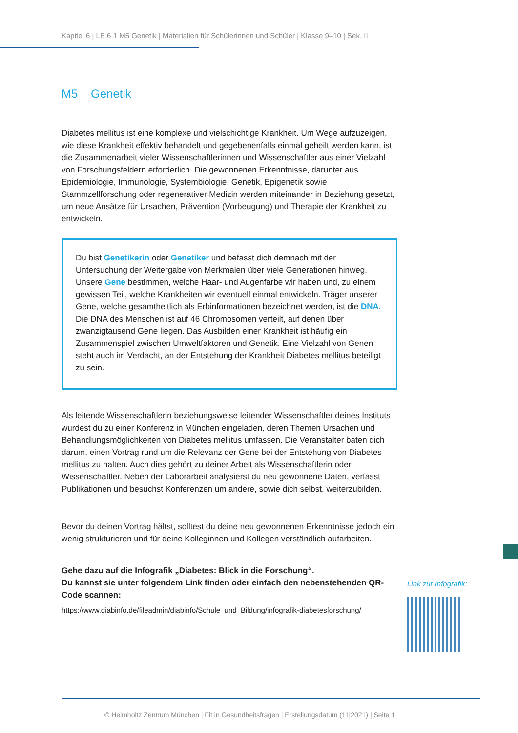Kapitel 6 | LE 6.1 M5 Genetik | Materialien für Schülerinnen und Schüler | Klasse 9–10 | Sek. II
M5 Genetik
Diabetes mellitus ist eine komplexe und vielschichtige Krankheit. Um Wege aufzuzeigen, wie diese Krankheit effektiv behandelt und gegebenenfalls einmal geheilt werden kann, ist die Zusammenarbeit vieler Wissenschaftlerinnen und Wissenschaftler aus einer Vielzahl von Forschungsfeldern erforderlich. Die gewonnenen Erkenntnisse, darunter aus Epidemiologie, Immunologie, Systembiologie, Genetik, Epigenetik sowie Stammzellforschung oder regenerativer Medizin werden miteinander in Beziehung gesetzt, um neue Ansätze für Ursachen, Prävention (Vorbeugung) und Therapie der Krankheit zu entwickeln.
Du bist Genetikerin oder Genetiker und befasst dich demnach mit der Untersuchung der Weitergabe von Merkmalen über viele Generationen hinweg. Unsere Gene bestimmen, welche Haar- und Augenfarbe wir haben und, zu einem gewissen Teil, welche Krankheiten wir eventuell einmal entwickeln. Träger unserer Gene, welche gesamtheitlich als Erbinformationen bezeichnet werden, ist die DNA. Die DNA des Menschen ist auf 46 Chromosomen verteilt, auf denen über zwanzigtausend Gene liegen. Das Ausbilden einer Krankheit ist häufig ein Zusammenspiel zwischen Umweltfaktoren und Genetik. Eine Vielzahl von Genen steht auch im Verdacht, an der Entstehung der Krankheit Diabetes mellitus beteiligt zu sein.
Als leitende Wissenschaftlerin beziehungsweise leitender Wissenschaftler deines Instituts wurdest du zu einer Konferenz in München eingeladen, deren Themen Ursachen und Behandlungsmöglichkeiten von Diabetes mellitus umfassen. Die Veranstalter baten dich darum, einen Vortrag rund um die Relevanz der Gene bei der Entstehung von Diabetes mellitus zu halten. Auch dies gehört zu deiner Arbeit als Wissenschaftlerin oder Wissenschaftler. Neben der Laborarbeit analysierst du neu gewonnene Daten, verfasst Publikationen und besuchst Konferenzen um andere, sowie dich selbst, weiterzubilden.
Bevor du deinen Vortrag hältst, solltest du deine neu gewonnenen Erkenntnisse jedoch ein wenig strukturieren und für deine Kolleginnen und Kollegen verständlich aufarbeiten.
Gehe dazu auf die Infografik „Diabetes: Blick in die Forschung“.
Du kannst sie unter folgendem Link finden oder einfach den nebenstehenden QR-Code scannen:
https://www.diabinfo.de/fileadmin/diabinfo/Schule_und_Bildung/infografik-diabetesforschung/
Link zur Infografik:
© Helmholtz Zentrum München | Fit in Gesundheitsfragen | Erstellungsdatum (11|2021) | Seite 1